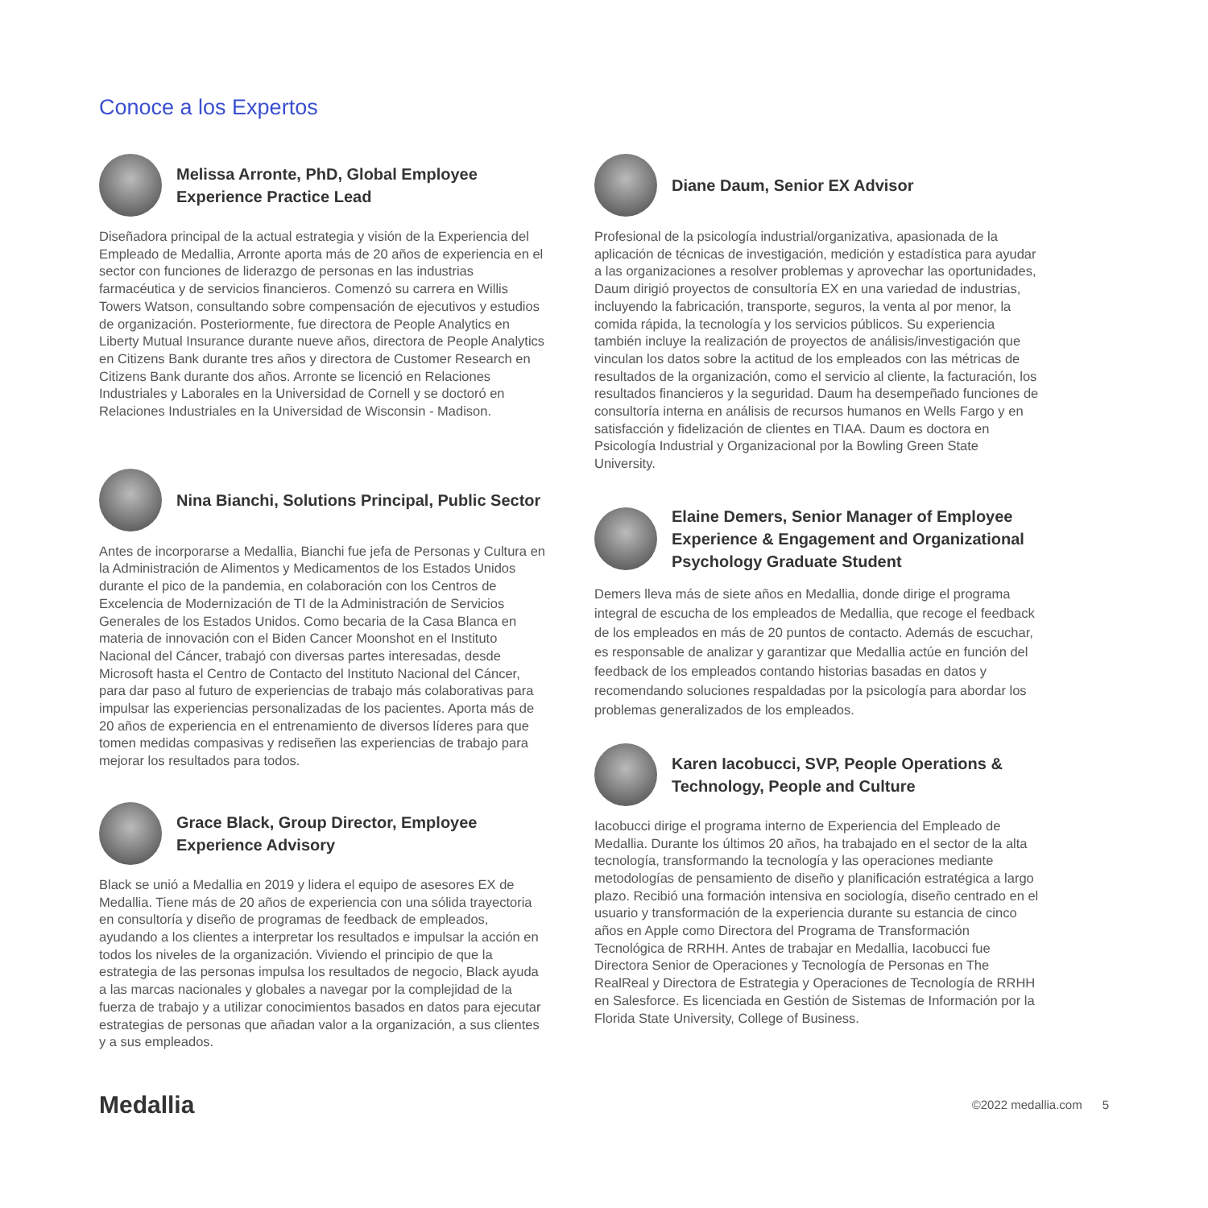Conoce a los Expertos
Melissa Arronte, PhD, Global Employee Experience Practice Lead
Diseñadora principal de la actual estrategia y visión de la Experiencia del Empleado de Medallia, Arronte aporta más de 20 años de experiencia en el sector con funciones de liderazgo de personas en las industrias farmacéutica y de servicios financieros. Comenzó su carrera en Willis Towers Watson, consultando sobre compensación de ejecutivos y estudios de organización. Posteriormente, fue directora de People Analytics en Liberty Mutual Insurance durante nueve años, directora de People Analytics en Citizens Bank durante tres años y directora de Customer Research en Citizens Bank durante dos años. Arronte se licenció en Relaciones Industriales y Laborales en la Universidad de Cornell y se doctoró en Relaciones Industriales en la Universidad de Wisconsin - Madison.
Nina Bianchi, Solutions Principal, Public Sector
Antes de incorporarse a Medallia, Bianchi fue jefa de Personas y Cultura en la Administración de Alimentos y Medicamentos de los Estados Unidos durante el pico de la pandemia, en colaboración con los Centros de Excelencia de Modernización de TI de la Administración de Servicios Generales de los Estados Unidos. Como becaria de la Casa Blanca en materia de innovación con el Biden Cancer Moonshot en el Instituto Nacional del Cáncer, trabajó con diversas partes interesadas, desde Microsoft hasta el Centro de Contacto del Instituto Nacional del Cáncer, para dar paso al futuro de experiencias de trabajo más colaborativas para impulsar las experiencias personalizadas de los pacientes. Aporta más de 20 años de experiencia en el entrenamiento de diversos líderes para que tomen medidas compasivas y rediseñen las experiencias de trabajo para mejorar los resultados para todos.
Grace Black, Group Director, Employee Experience Advisory
Black se unió a Medallia en 2019 y lidera el equipo de asesores EX de Medallia. Tiene más de 20 años de experiencia con una sólida trayectoria en consultoría y diseño de programas de feedback de empleados, ayudando a los clientes a interpretar los resultados e impulsar la acción en todos los niveles de la organización. Viviendo el principio de que la estrategia de las personas impulsa los resultados de negocio, Black ayuda a las marcas nacionales y globales a navegar por la complejidad de la fuerza de trabajo y a utilizar conocimientos basados en datos para ejecutar estrategias de personas que añadan valor a la organización, a sus clientes y a sus empleados.
Diane Daum, Senior EX Advisor
Profesional de la psicología industrial/organizativa, apasionada de la aplicación de técnicas de investigación, medición y estadística para ayudar a las organizaciones a resolver problemas y aprovechar las oportunidades, Daum dirigió proyectos de consultoría EX en una variedad de industrias, incluyendo la fabricación, transporte, seguros, la venta al por menor, la comida rápida, la tecnología y los servicios públicos. Su experiencia también incluye la realización de proyectos de análisis/investigación que vinculan los datos sobre la actitud de los empleados con las métricas de resultados de la organización, como el servicio al cliente, la facturación, los resultados financieros y la seguridad. Daum ha desempeñado funciones de consultoría interna en análisis de recursos humanos en Wells Fargo y en satisfacción y fidelización de clientes en TIAA. Daum es doctora en Psicología Industrial y Organizacional por la Bowling Green State University.
Elaine Demers, Senior Manager of Employee Experience & Engagement and Organizational Psychology Graduate Student
Demers lleva más de siete años en Medallia, donde dirige el programa integral de escucha de los empleados de Medallia, que recoge el feedback de los empleados en más de 20 puntos de contacto. Además de escuchar, es responsable de analizar y garantizar que Medallia actúe en función del feedback de los empleados contando historias basadas en datos y recomendando soluciones respaldadas por la psicología para abordar los problemas generalizados de los empleados.
Karen Iacobucci, SVP, People Operations & Technology, People and Culture
Iacobucci dirige el programa interno de Experiencia del Empleado de Medallia. Durante los últimos 20 años, ha trabajado en el sector de la alta tecnología, transformando la tecnología y las operaciones mediante metodologías de pensamiento de diseño y planificación estratégica a largo plazo. Recibió una formación intensiva en sociología, diseño centrado en el usuario y transformación de la experiencia durante su estancia de cinco años en Apple como Directora del Programa de Transformación Tecnológica de RRHH. Antes de trabajar en Medallia, Iacobucci fue Directora Senior de Operaciones y Tecnología de Personas en The RealReal y Directora de Estrategia y Operaciones de Tecnología de RRHH en Salesforce. Es licenciada en Gestión de Sistemas de Información por la Florida State University, College of Business.
Medallia
©2022 medallia.com 5